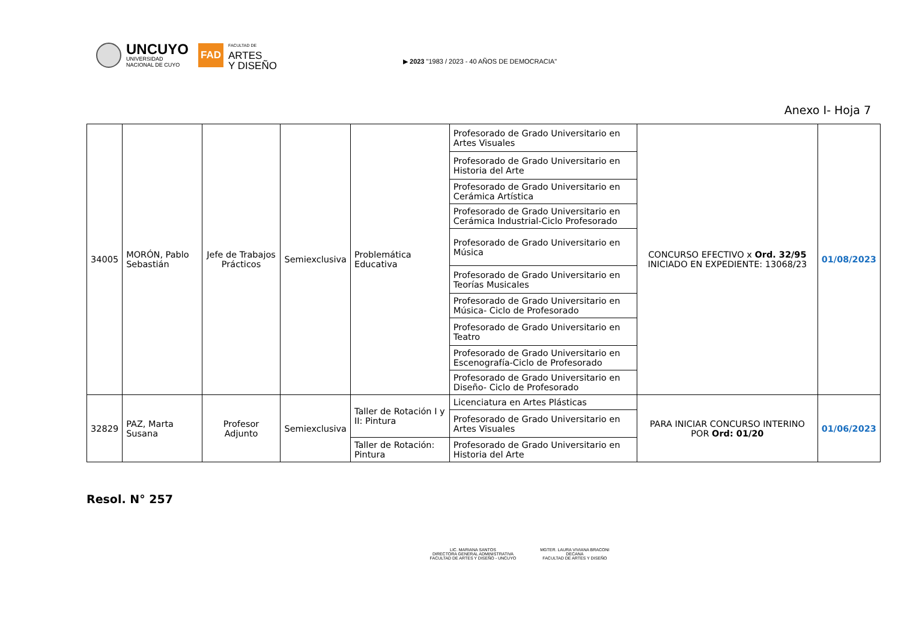UNCUYO
UNIVERSIDAD
NACIONAL DE CUYO
FAD
FACULTAD DE
ARTES
Y DISEÑO
▶ 2023 "1983 / 2023 - 40 AÑOS DE DEMOCRACIA"
Anexo I- Hoja 7
| 34005 | MORÓN, Pablo Sebastián | Jefe de Trabajos Prácticos | Semiexclusiva | Problemática Educativa | Profesorado de Grado Universitario en Artes Visuales | CONCURSO EFECTIVO x Ord. 32/95 INICIADO EN EXPEDIENTE: 13068/23 | 01/08/2023 |
| | | | | | Profesorado de Grado Universitario en Historia del Arte | | |
| | | | | | Profesorado de Grado Universitario en Cerámica Artística | | |
| | | | | | Profesorado de Grado Universitario en Cerámica Industrial-Ciclo Profesorado | | |
| | | | | | Profesorado de Grado Universitario en Música | | |
| | | | | | Profesorado de Grado Universitario en Teorías Musicales | | |
| | | | | | Profesorado de Grado Universitario en Música- Ciclo de Profesorado | | |
| | | | | | Profesorado de Grado Universitario en Teatro | | |
| | | | | | Profesorado de Grado Universitario en Escenografía-Ciclo de Profesorado | | |
| | | | | | Profesorado de Grado Universitario en Diseño- Ciclo de Profesorado | | |
| 32829 | PAZ, Marta Susana | Profesor Adjunto | Semiexclusiva | Taller de Rotación I y II: Pintura | Licenciatura en Artes Plásticas | PARA INICIAR CONCURSO INTERINO POR Ord: 01/20 | 01/06/2023 |
| | | | | | Profesorado de Grado Universitario en Artes Visuales | | |
| | | | | Taller de Rotación: Pintura | Profesorado de Grado Universitario en Historia del Arte | | |
Resol. N° 257
LIC. MARIANA SANTOS
DIRECTORA GENERAL ADMINISTRATIVA
FACULTAD DE ARTES Y DISEÑO - UNCUYO
MGTER. LAURA VIVIANA BRACONI
DECANA
FACULTAD DE ARTES Y DISEÑO